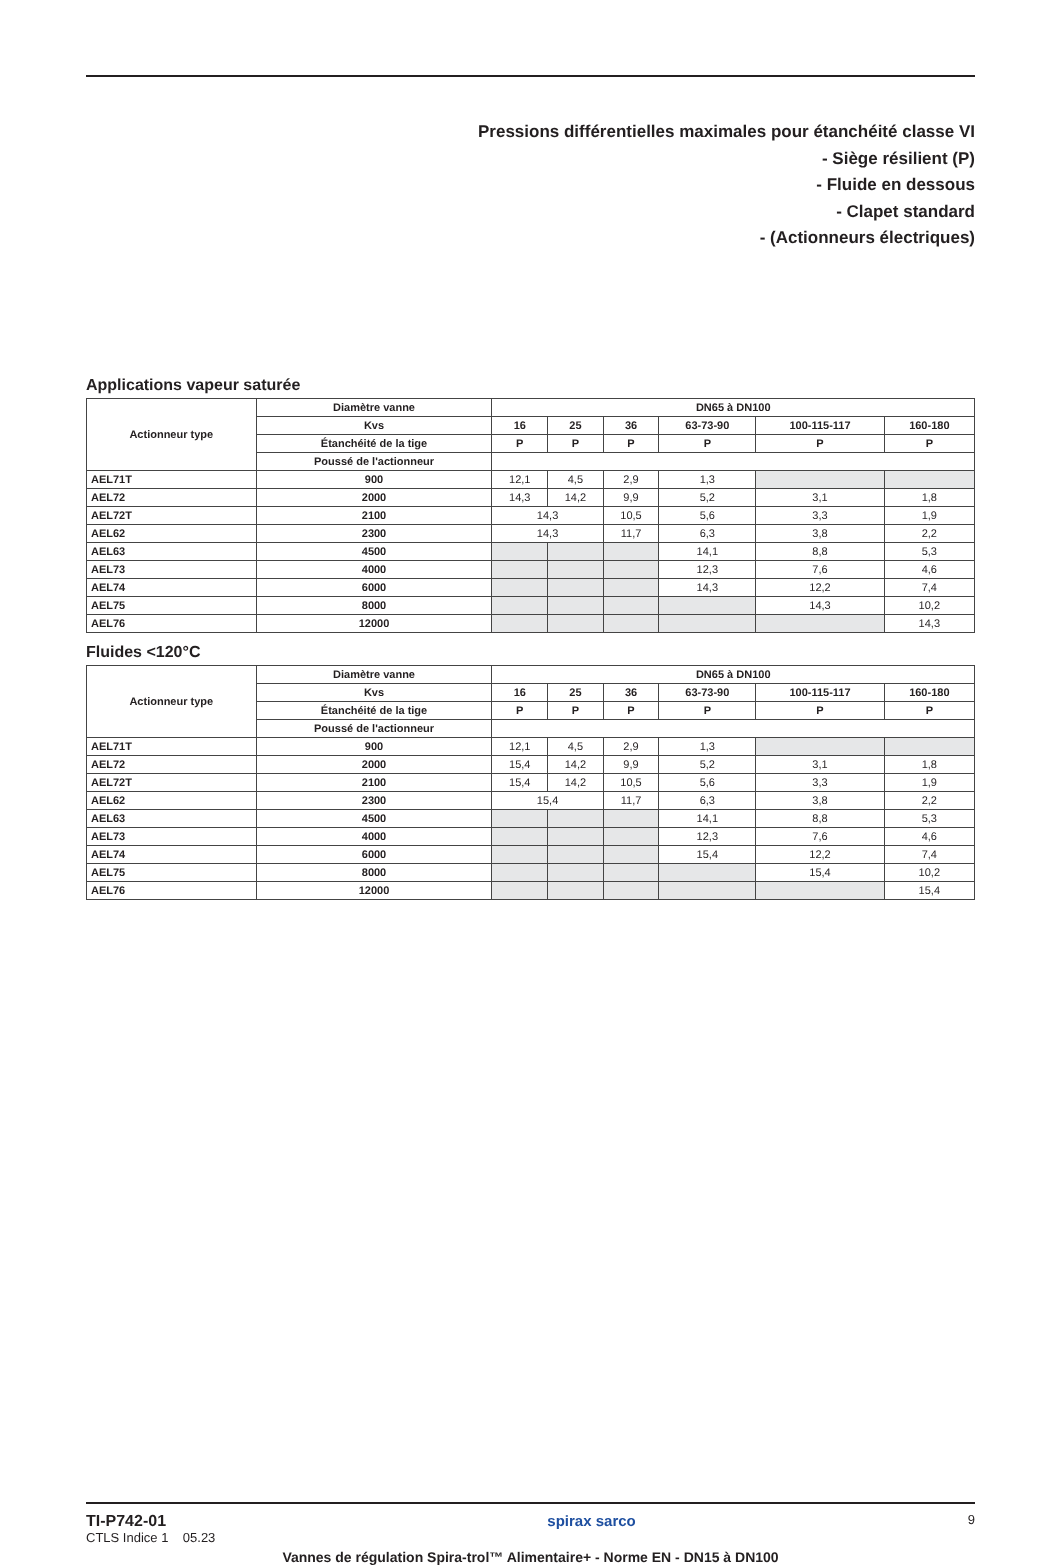Pressions différentielles maximales pour étanchéité classe VI
- Siège résilient (P)
- Fluide en dessous
- Clapet standard
- (Actionneurs électriques)
Applications vapeur saturée
| Actionneur type | Diamètre vanne | DN65 à DN100 | | | | | |
| --- | --- | --- | --- | --- | --- | --- | --- |
| | Kvs | 16 | 25 | 36 | 63-73-90 | 100-115-117 | 160-180 |
| | Étanchéité de la tige | P | P | P | P | P | P |
| | Poussé de l'actionneur | | | | | | |
| AEL71T | 900 | 12,1 | 4,5 | 2,9 | 1,3 | | |
| AEL72 | 2000 | 14,3 | 14,2 | 9,9 | 5,2 | 3,1 | 1,8 |
| AEL72T | 2100 | 14,3 | | 10,5 | 5,6 | 3,3 | 1,9 |
| AEL62 | 2300 | 14,3 | | 11,7 | 6,3 | 3,8 | 2,2 |
| AEL63 | 4500 | | | | 14,1 | 8,8 | 5,3 |
| AEL73 | 4000 | | | | 12,3 | 7,6 | 4,6 |
| AEL74 | 6000 | | | | 14,3 | 12,2 | 7,4 |
| AEL75 | 8000 | | | | | 14,3 | 10,2 |
| AEL76 | 12000 | | | | | | 14,3 |
Fluides <120°C
| Actionneur type | Diamètre vanne | DN65 à DN100 | | | | | |
| --- | --- | --- | --- | --- | --- | --- | --- |
| | Kvs | 16 | 25 | 36 | 63-73-90 | 100-115-117 | 160-180 |
| | Étanchéité de la tige | P | P | P | P | P | P |
| | Poussé de l'actionneur | | | | | | |
| AEL71T | 900 | 12,1 | 4,5 | 2,9 | 1,3 | | |
| AEL72 | 2000 | 15,4 | 14,2 | 9,9 | 5,2 | 3,1 | 1,8 |
| AEL72T | 2100 | 15,4 | 14,2 | 10,5 | 5,6 | 3,3 | 1,9 |
| AEL62 | 2300 | 15,4 | | 11,7 | 6,3 | 3,8 | 2,2 |
| AEL63 | 4500 | | | | 14,1 | 8,8 | 5,3 |
| AEL73 | 4000 | | | | 12,3 | 7,6 | 4,6 |
| AEL74 | 6000 | | | | 15,4 | 12,2 | 7,4 |
| AEL75 | 8000 | | | | | 15,4 | 10,2 |
| AEL76 | 12000 | | | | | | 15,4 |
TI-P742-01
CTLS Indice 1 05.23
spirax sarco
9
Vannes de régulation Spira-trol™ Alimentaire+ - Norme EN - DN15 à DN100